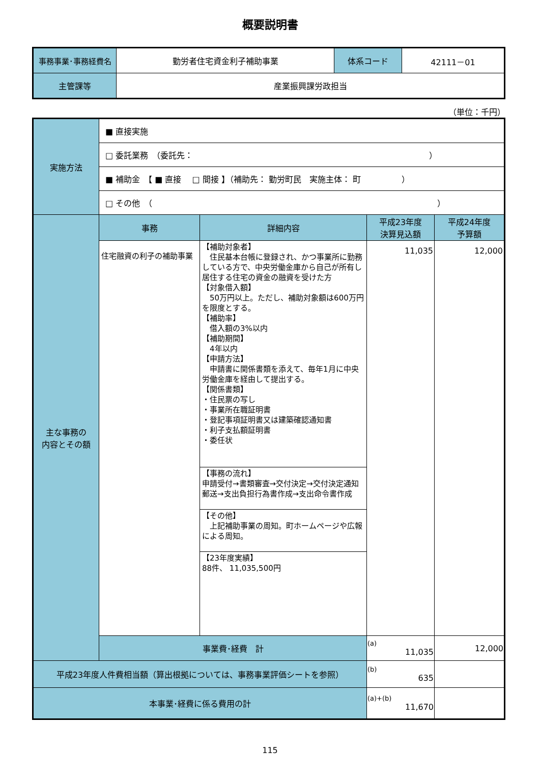概要説明書
| 事務事業･事務経費名 | 勤労者住宅資金利子補助事業 | 体系コード | 42111－01 |
| 主管課等 | 産業振興課労政担当 | | |
（単位：千円）
| 実施方法 | ■ 直接実施 | | | |
| | □ 委託業務 （委託先： ） | | | |
| | ■ 補助金 【 ■ 直接 □ 間接 】（補助先： 勤労町民 実施主体： 町 ） | | | |
| | □ その他 （ ） | | | |
| 主な事務の 内容とその額 | 事務 | 詳細内容 | 平成23年度 決算見込額 | 平成24年度 予算額 |
| | 住宅融資の利子の補助事業 | 【補助対象者】 住民基本台帳に登録され、かつ事業所に勤務している方で、中央労働金庫から自己が所有し居住する住宅の資金の融資を受けた方 【対象借入額】 50万円以上。ただし、補助対象額は600万円を限度とする。 【補助率】 借入額の3%以内 【補助期間】 4年以内 【申請方法】 申請書に関係書類を添えて、毎年1月に中央労働金庫を経由して提出する。 【関係書類】 ・住民票の写し ・事業所在職証明書 ・登記事項証明書又は建築確認通知書 ・利子支払額証明書 ・委任状 | 11,035 | 12,000 |
| | | 【事務の流れ】 申請受付→書類審査→交付決定→交付決定通知郵送→支出負担行為書作成→支出命令書作成 | | |
| | | 【その他】 上記補助事業の周知。町ホームページや広報による周知。 | | |
| | | 【23年度実績】 88件、 11,035,500円 | | |
| | 事業費･経費 計 | | (a) 11,035 | 12,000 |
| 平成23年度人件費相当額（算出根拠については、事務事業評価シートを参照） | | | (b) 635 | |
| 本事業･経費に係る費用の計 | | | (a)+(b) 11,670 | |
115